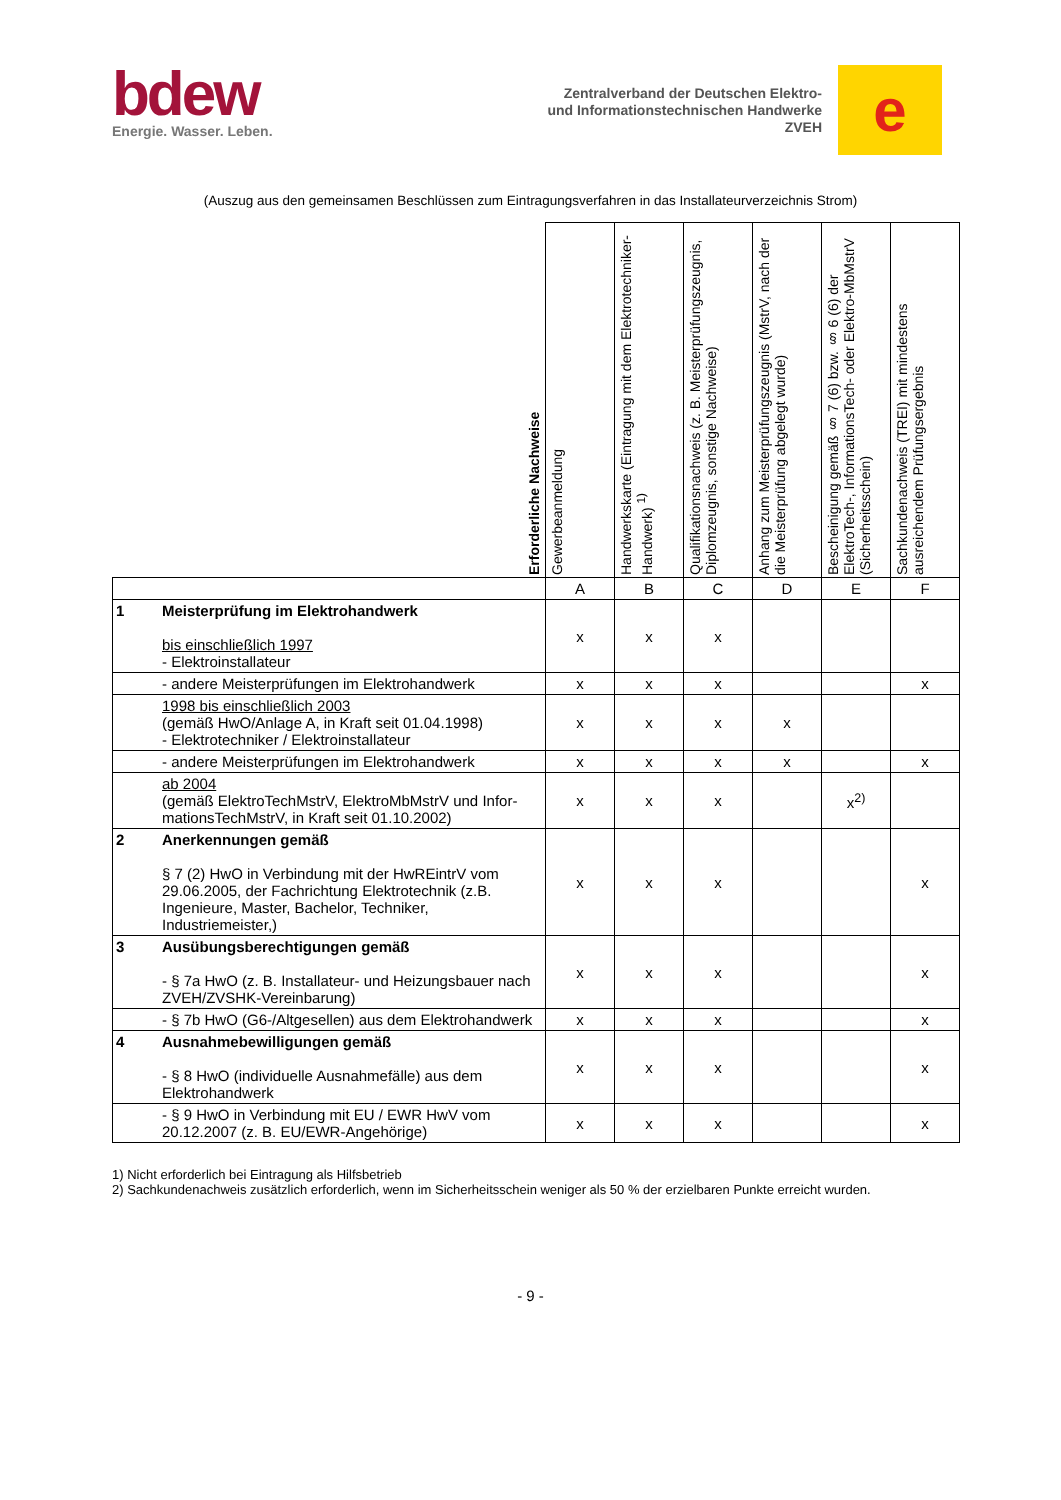bdew
Energie. Wasser. Leben.
Zentralverband der Deutschen Elektro-
und Informationstechnischen Handwerke
ZVEH
e
(Auszug aus den gemeinsamen Beschlüssen zum Eintragungsverfahren in das Installateurverzeichnis Strom)
| Erforderliche Nachweise | | Gewerbeanmeldung | Handwerkskarte (Eintragung mit dem Elektrotechniker-Handwerk) <sup>1)</sup> | Qualifikationsnachweis (z. B. Meisterprüfungszeugnis, Diplomzeugnis, sonstige Nachweise) | Anhang zum Meisterprüfungszeugnis (MstrV, nach der die Meisterprüfung abgelegt wurde) | Bescheinigung gemäß § 7 (6) bzw. § 6 (6) der ElektroTech-, InformationsTech- oder Elektro-MbMstrV (Sicherheitsschein) | Sachkundenachweis (TREI) mit mindestens ausreichendem Prüfungsergebnis |
| --- | --- | --- | --- | --- | --- | --- | --- |
| | | A | B | C | D | E | F |
| 1 | Meisterprüfung im Elektrohandwerk bis einschließlich 1997 - Elektroinstallateur | x | x | x | | | |
| | - andere Meisterprüfungen im Elektrohandwerk | x | x | x | | | x |
| | 1998 bis einschließlich 2003 (gemäß HwO/Anlage A, in Kraft seit 01.04.1998) - Elektrotechniker / Elektroinstallateur | x | x | x | x | | |
| | - andere Meisterprüfungen im Elektrohandwerk | x | x | x | x | | x |
| | ab 2004 (gemäß ElektroTechMstrV, ElektroMbMstrV und Infor-mationsTechMstrV, in Kraft seit 01.10.2002) | x | x | x | | x<sup>2)</sup> | |
| 2 | Anerkennungen gemäß § 7 (2) HwO in Verbindung mit der HwREintrV vom 29.06.2005, der Fachrichtung Elektrotechnik (z.B. Ingenieure, Master, Bachelor, Techniker, Industriemeister,) | x | x | x | | | x |
| 3 | Ausübungsberechtigungen gemäß - § 7a HwO (z. B. Installateur- und Heizungsbauer nach ZVEH/ZVSHK-Vereinbarung) | x | x | x | | | x |
| | - § 7b HwO (G6-/Altgesellen) aus dem Elektrohandwerk | x | x | x | | | x |
| 4 | Ausnahmebewilligungen gemäß - § 8 HwO (individuelle Ausnahmefälle) aus dem Elektrohandwerk | x | x | x | | | x |
| | - § 9 HwO in Verbindung mit EU / EWR HwV vom 20.12.2007 (z. B. EU/EWR-Angehörige) | x | x | x | | | x |
1) Nicht erforderlich bei Eintragung als Hilfsbetrieb
2) Sachkundenachweis zusätzlich erforderlich, wenn im Sicherheitsschein weniger als 50 % der erzielbaren Punkte erreicht wurden.
- 9 -